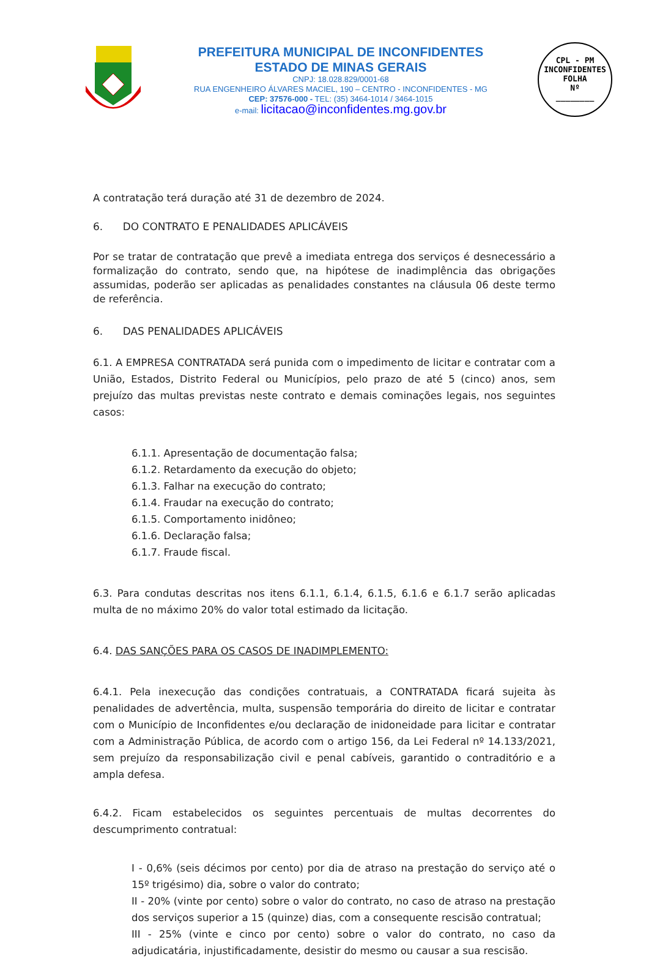PREFEITURA MUNICIPAL DE INCONFIDENTES
ESTADO DE MINAS GERAIS
CNPJ: 18.028.829/0001-68
RUA ENGENHEIRO ÁLVARES MACIEL, 190 – CENTRO - INCONFIDENTES - MG
CEP: 37576-000 - TEL: (35) 3464-1014 / 3464-1015
e-mail: licitacao@inconfidentes.mg.gov.br
CPL - PM INCONFIDENTES
FOLHA
Nº
________
A contratação terá duração até 31 de dezembro de 2024.
6. DO CONTRATO E PENALIDADES APLICÁVEIS
Por se tratar de contratação que prevê a imediata entrega dos serviços é desnecessário a formalização do contrato, sendo que, na hipótese de inadimplência das obrigações assumidas, poderão ser aplicadas as penalidades constantes na cláusula 06 deste termo de referência.
6. DAS PENALIDADES APLICÁVEIS
6.1. A EMPRESA CONTRATADA será punida com o impedimento de licitar e contratar com a União, Estados, Distrito Federal ou Municípios, pelo prazo de até 5 (cinco) anos, sem prejuízo das multas previstas neste contrato e demais cominações legais, nos seguintes casos:
6.1.1. Apresentação de documentação falsa;
6.1.2. Retardamento da execução do objeto;
6.1.3. Falhar na execução do contrato;
6.1.4. Fraudar na execução do contrato;
6.1.5. Comportamento inidôneo;
6.1.6. Declaração falsa;
6.1.7. Fraude fiscal.
6.3. Para condutas descritas nos itens 6.1.1, 6.1.4, 6.1.5, 6.1.6 e 6.1.7 serão aplicadas multa de no máximo 20% do valor total estimado da licitação.
6.4. DAS SANÇÕES PARA OS CASOS DE INADIMPLEMENTO:
6.4.1. Pela inexecução das condições contratuais, a CONTRATADA ficará sujeita às penalidades de advertência, multa, suspensão temporária do direito de licitar e contratar com o Município de Inconfidentes e/ou declaração de inidoneidade para licitar e contratar com a Administração Pública, de acordo com o artigo 156, da Lei Federal nº 14.133/2021, sem prejuízo da responsabilização civil e penal cabíveis, garantido o contraditório e a ampla defesa.
6.4.2. Ficam estabelecidos os seguintes percentuais de multas decorrentes do descumprimento contratual:
I - 0,6% (seis décimos por cento) por dia de atraso na prestação do serviço até o 15º trigésimo) dia, sobre o valor do contrato;
II - 20% (vinte por cento) sobre o valor do contrato, no caso de atraso na prestação dos serviços superior a 15 (quinze) dias, com a consequente rescisão contratual;
III - 25% (vinte e cinco por cento) sobre o valor do contrato, no caso da adjudicatária, injustificadamente, desistir do mesmo ou causar a sua rescisão.